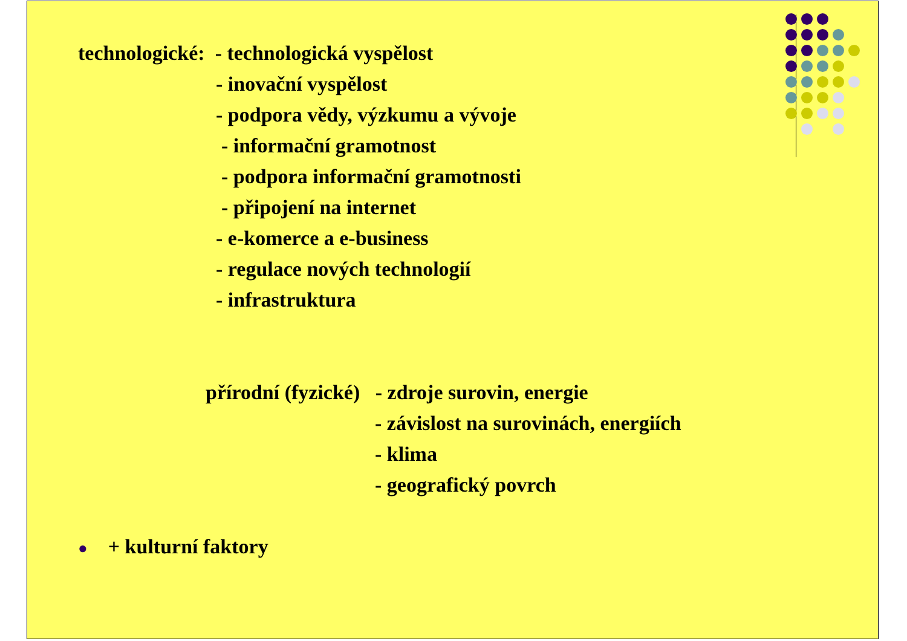technologické: - technologická vyspělost
- inovační vyspělost
- podpora vědy, výzkumu a vývoje
- informační gramotnost
- podpora informační gramotnosti
- připojení na internet
- e-komerce a e-business
- regulace nových technologií
- infrastruktura
přírodní (fyzické) - zdroje surovin, energie
- závislost na surovinách, energiích
- klima
- geografický povrch
● + kulturní faktory